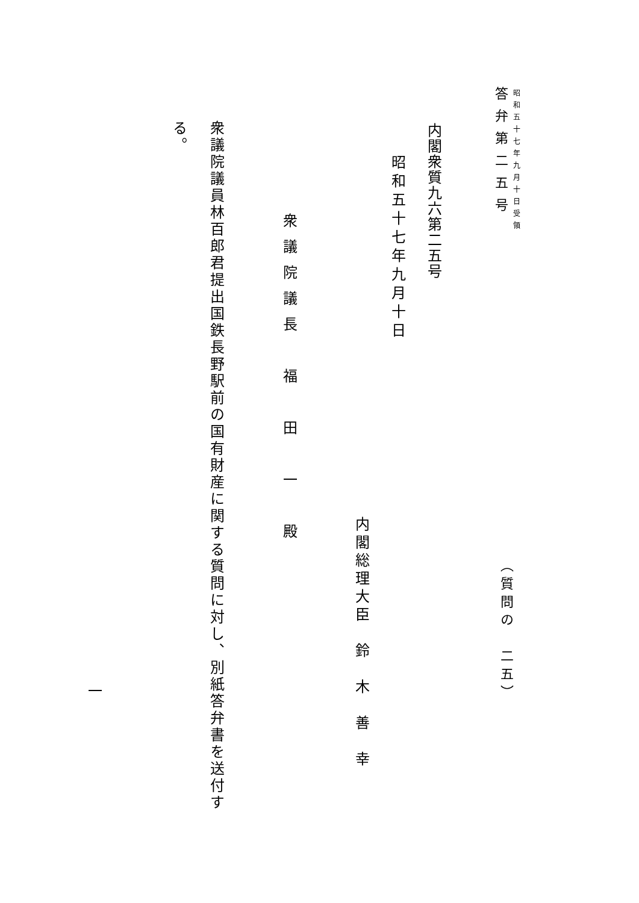昭和五十七年九月十日受領
（質問の　二五）
答弁第二五号
内閣衆質九六第二五号
昭和五十七年九月十日
内閣総理大臣　鈴　木　善　幸
衆議院議長　福　田　一　殿
衆議院議員林百郎君提出国鉄長野駅前の国有財産に関する質問に対し、別紙答弁書を送付す
る。
一